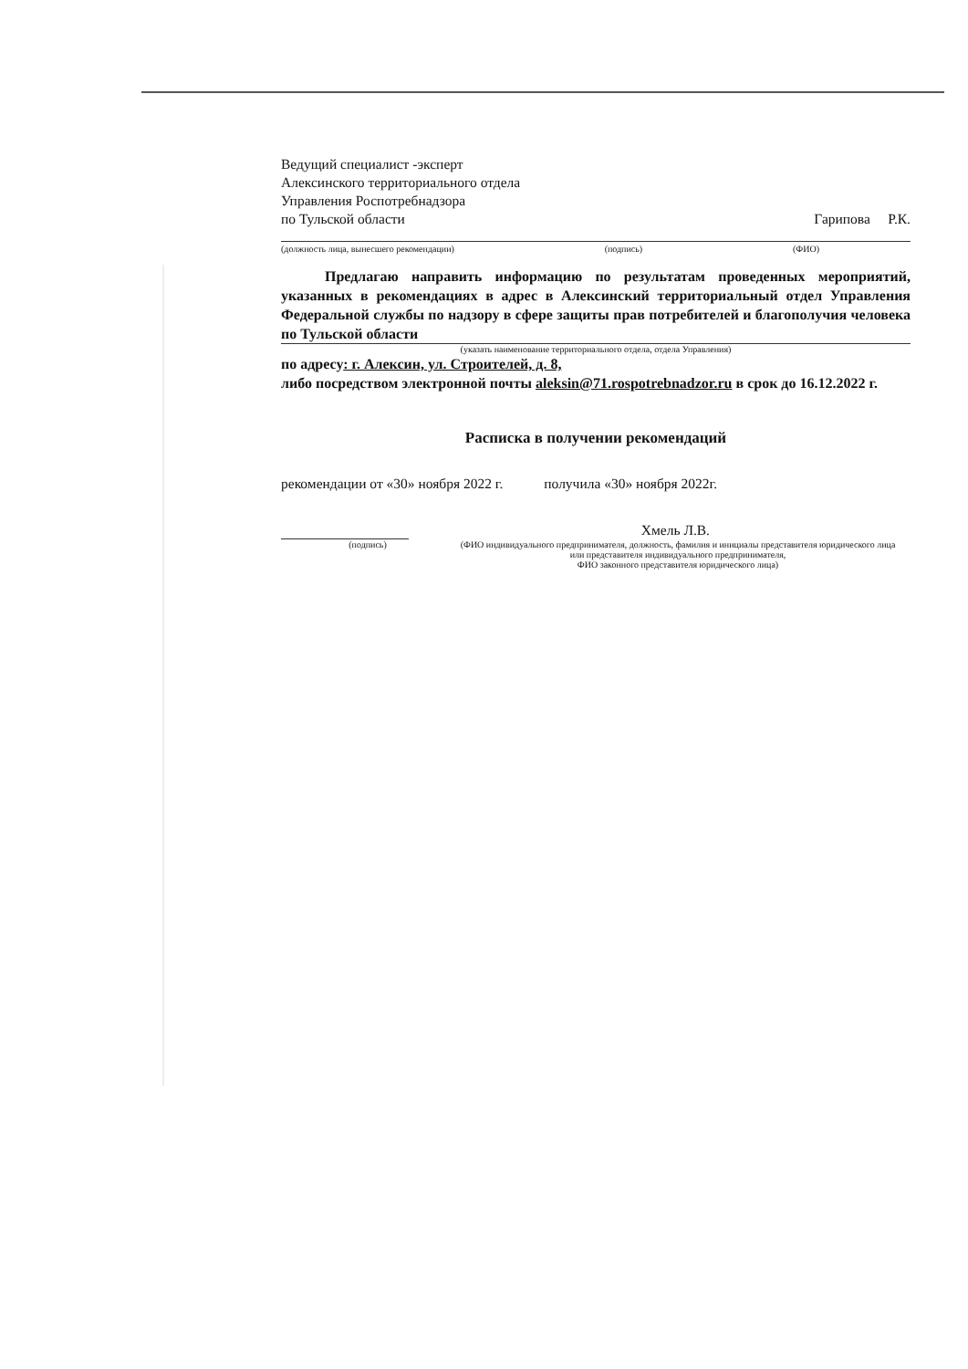Ведущий специалист -эксперт
Алексинского территориального отдела
Управления Роспотребнадзора
по Тульской области Гарипова Р.К.
(должность лица, вынесшего рекомендации) (подпись) (ФИО)
Предлагаю направить информацию по результатам проведенных мероприятий, указанных в рекомендациях в адрес в Алексинский территориальный отдел Управления Федеральной службы по надзору в сфере защиты прав потребителей и благополучия человека по Тульской области
(указать наименование территориального отдела, отдела Управления)
по адресу: г. Алексин, ул. Строителей, д. 8,
либо посредством электронной почты aleksin@71.rospotrebnadzor.ru в срок до 16.12.2022 г.
Расписка в получении рекомендаций
рекомендации от «30» ноября 2022 г. получила «30» ноября 2022г.
Хмель Л.В.
(подпись) (ФИО индивидуального предпринимателя, должность, фамилия и инициалы представителя юридического лица или представителя индивидуального предпринимателя,
ФИО законного представителя юридического лица)